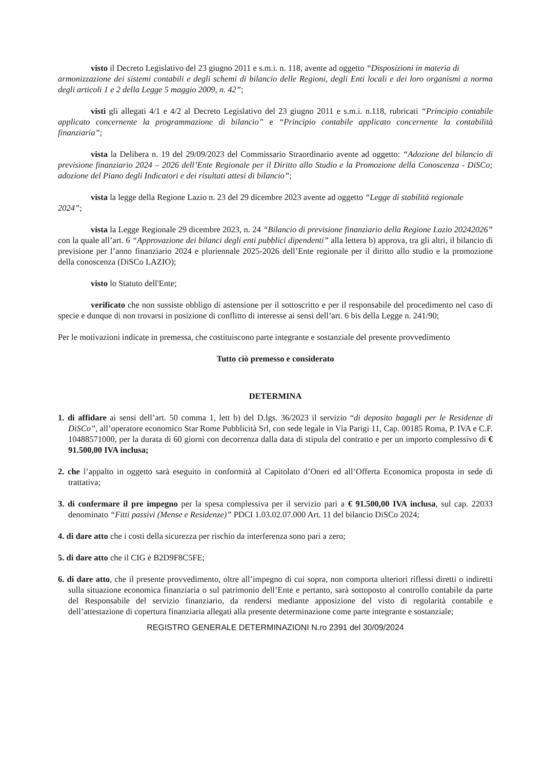visto il Decreto Legislativo del 23 giugno 2011 e s.m.i. n. 118, avente ad oggetto “Disposizioni in materia di
armonizzazione dei sistemi contabili e degli schemi di bilancio delle Regioni, degli Enti locali e dei loro organismi a norma degli articoli 1 e 2 della Legge 5 maggio 2009, n. 42”;
visti gli allegati 4/1 e 4/2 al Decreto Legislativo del 23 giugno 2011 e s.m.i. n.118, rubricati “Principio contabile applicato concernente la programmazione di bilancio” e “Principio contabile applicato concernente la contabilità finanziaria”;
vista la Delibera n. 19 del 29/09/2023 del Commissario Straordinario avente ad oggetto: “Adozione del bilancio di previsione finanziario 2024 – 2026 dell’Ente Regionale per il Diritto allo Studio e la Promozione della Conoscenza - DiSCo; adozione del Piano degli Indicatori e dei risultati attesi di bilancio”;
vista la legge della Regione Lazio n. 23 del 29 dicembre 2023 avente ad oggetto “Legge di stabilità regionale
2024”;
vista la Legge Regionale 29 dicembre 2023, n. 24 “Bilancio di previsione finanziario della Regione Lazio 20242026” con la quale all’art. 6 “Approvazione dei bilanci degli enti pubblici dipendenti” alla lettera b) approva, tra gli altri, il bilancio di previsione per l’anno finanziario 2024 e pluriennale 2025-2026 dell’Ente regionale per il diritto allo studio e la promozione della conoscenza (DiSCo LAZIO);
visto lo Statuto dell'Ente;
verificato che non sussiste obbligo di astensione per il sottoscritto e per il responsabile del procedimento nel caso di specie e dunque di non trovarsi in posizione di conflitto di interesse ai sensi dell’art. 6 bis della Legge n. 241/90;
Per le motivazioni indicate in premessa, che costituiscono parte integrante e sostanziale del presente provvedimento
Tutto ciò premesso e considerato
DETERMINA
1. di affidare ai sensi dell’art. 50 comma 1, lett b) del D.lgs. 36/2023 il servizio “di deposito bagagli per le Residenze di DiSCo”, all’operatore economico Star Rome Pubblicità Srl, con sede legale in Via Parigi 11, Cap. 00185 Roma, P. IVA e C.F. 10488571000, per la durata di 60 giorni con decorrenza dalla data di stipula del contratto e per un importo complessivo di € 91.500,00 IVA inclusa;
2. che l’appalto in oggetto sarà eseguito in conformità al Capitolato d’Oneri ed all’Offerta Economica proposta in sede di trattativa;
3. di confermare il pre impegno per la spesa complessiva per il servizio pari a € 91.500,00 IVA inclusa, sul cap. 22033 denominato “Fitti passivi (Mense e Residenze)” PDCI 1.03.02.07.000 Art. 11 del bilancio DiSCo 2024;
4. di dare atto che i costi della sicurezza per rischio da interferenza sono pari a zero;
5. di dare atto che il CIG è B2D9F8C5FE;
6. di dare atto, che il presente provvedimento, oltre all’impegno di cui sopra, non comporta ulteriori riflessi diretti o indiretti sulla situazione economica finanziaria o sul patrimonio dell’Ente e pertanto, sarà sottoposto al controllo contabile da parte del Responsabile del servizio finanziario, da rendersi mediante apposizione del visto di regolarità contabile e dell’attestazione di copertura finanziaria allegati alla presente determinazione come parte integrante e sostanziale;
REGISTRO GENERALE DETERMINAZIONI N.ro 2391 del 30/09/2024